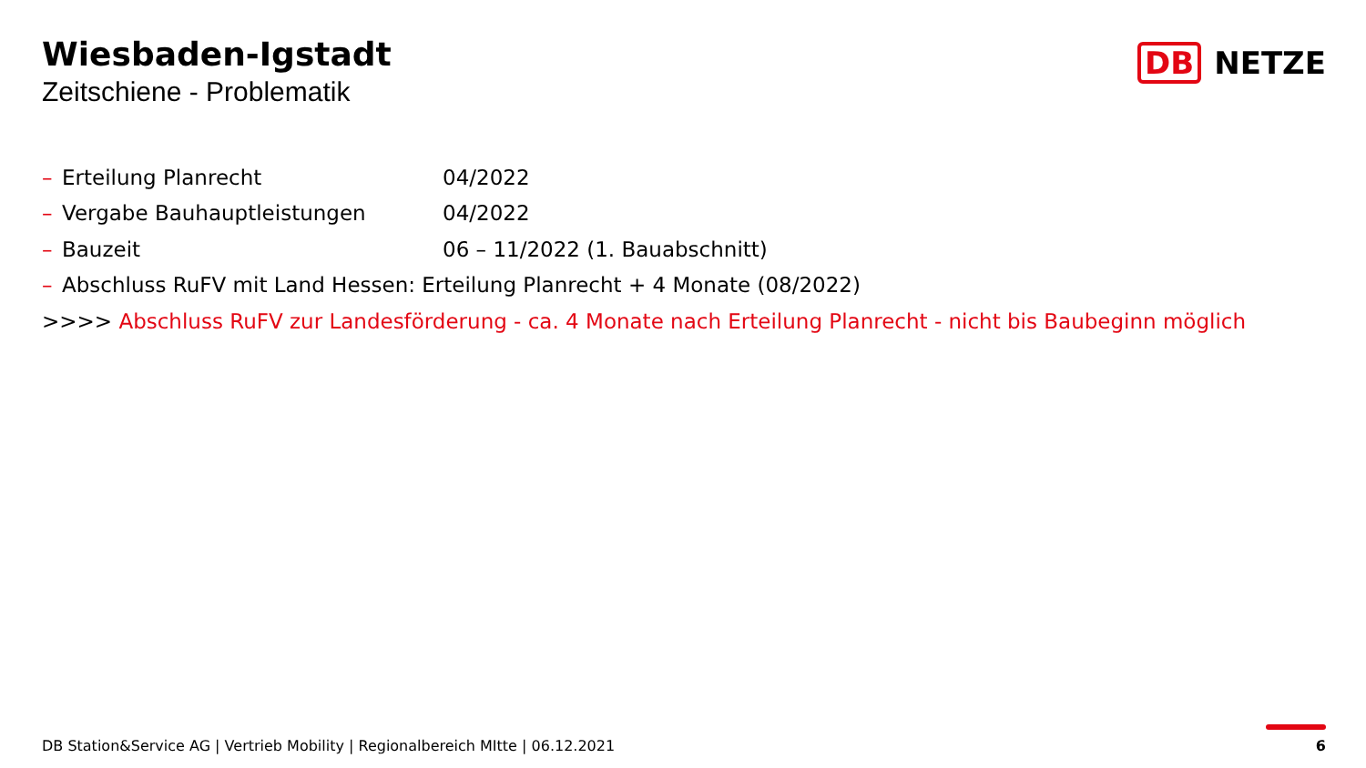Wiesbaden-Igstadt
Zeitschiene - Problematik
DB NETZE
– Erteilung Planrecht 04/2022
– Vergabe Bauhauptleistungen 04/2022
– Bauzeit 06 – 11/2022 (1. Bauabschnitt)
– Abschluss RuFV mit Land Hessen: Erteilung Planrecht + 4 Monate (08/2022)
>>>> Abschluss RuFV zur Landesförderung - ca. 4 Monate nach Erteilung Planrecht - nicht bis Baubeginn möglich
DB Station&Service AG | Vertrieb Mobility | Regionalbereich MItte | 06.12.2021 6